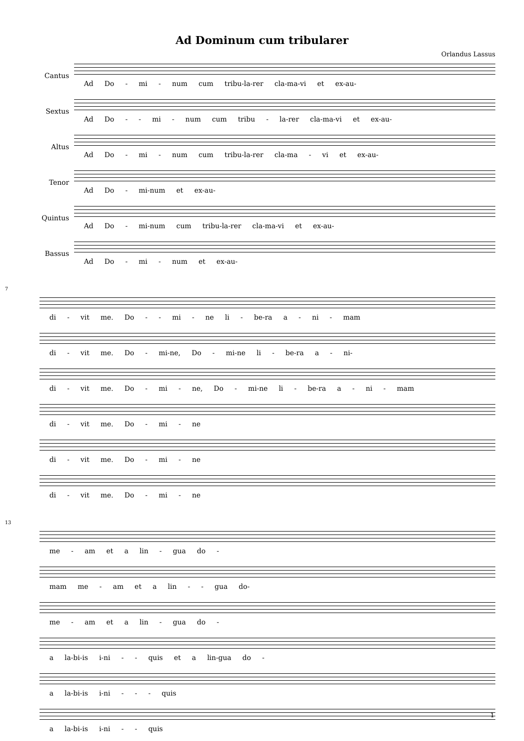Ad Dominum cum tribularer
Orlandus Lassus
Cantus
Ad Do - mi - num cum tribu-la-rer cla-ma-vi et ex-au-
Sextus
Ad Do - - mi - num cum tribu - la-rer cla-ma-vi et ex-au-
Altus
Ad Do - mi - num cum tribu-la-rer cla-ma - vi et ex-au-
Tenor
Ad Do - mi-num et ex-au-
Quintus
Ad Do - mi-num cum tribu-la-rer cla-ma-vi et ex-au-
Bassus
Ad Do - mi - num et ex-au-
7
di - vit me. Do - - mi - ne li - be-ra a - ni - mam
di - vit me. Do - mi-ne, Do - mi-ne li - be-ra a - ni-
di - vit me. Do - mi - ne, Do - mi-ne li - be-ra a - ni - mam
di - vit me. Do - mi - ne
di - vit me. Do - mi - ne
di - vit me. Do - mi - ne
13
me - am et a lin - gua do -
mam me - am et a lin - - gua do-
me - am et a lin - gua do -
a la-bi-is i-ni - - quis et a lin-gua do -
a la-bi-is i-ni - - - quis
a la-bi-is i-ni - - quis
1